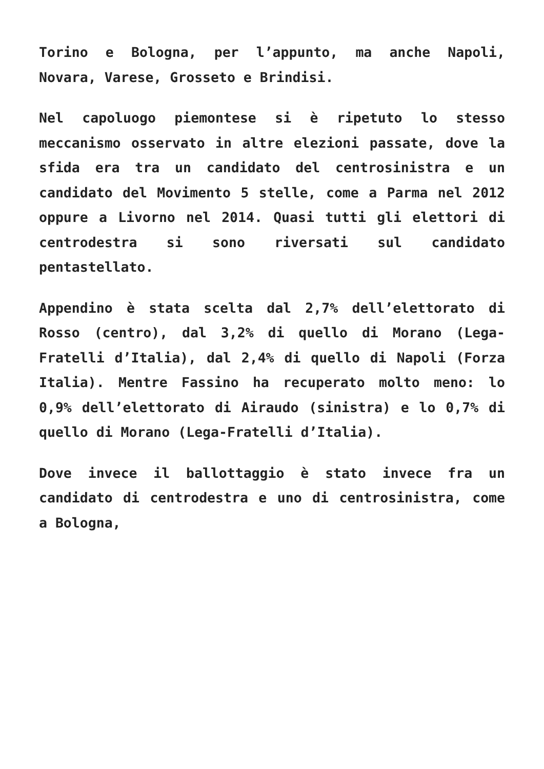Torino e Bologna, per l’appunto, ma anche Napoli, Novara, Varese, Grosseto e Brindisi.
Nel capoluogo piemontese si è ripetuto lo stesso meccanismo osservato in altre elezioni passate, dove la sfida era tra un candidato del centrosinistra e un candidato del Movimento 5 stelle, come a Parma nel 2012 oppure a Livorno nel 2014. Quasi tutti gli elettori di centrodestra si sono riversati sul candidato pentastellato.
Appendino è stata scelta dal 2,7% dell’elettorato di Rosso (centro), dal 3,2% di quello di Morano (Lega-Fratelli d’Italia), dal 2,4% di quello di Napoli (Forza Italia). Mentre Fassino ha recuperato molto meno: lo 0,9% dell’elettorato di Airaudo (sinistra) e lo 0,7% di quello di Morano (Lega-Fratelli d’Italia).
Dove invece il ballottaggio è stato invece fra un candidato di centrodestra e uno di centrosinistra, come a Bologna,